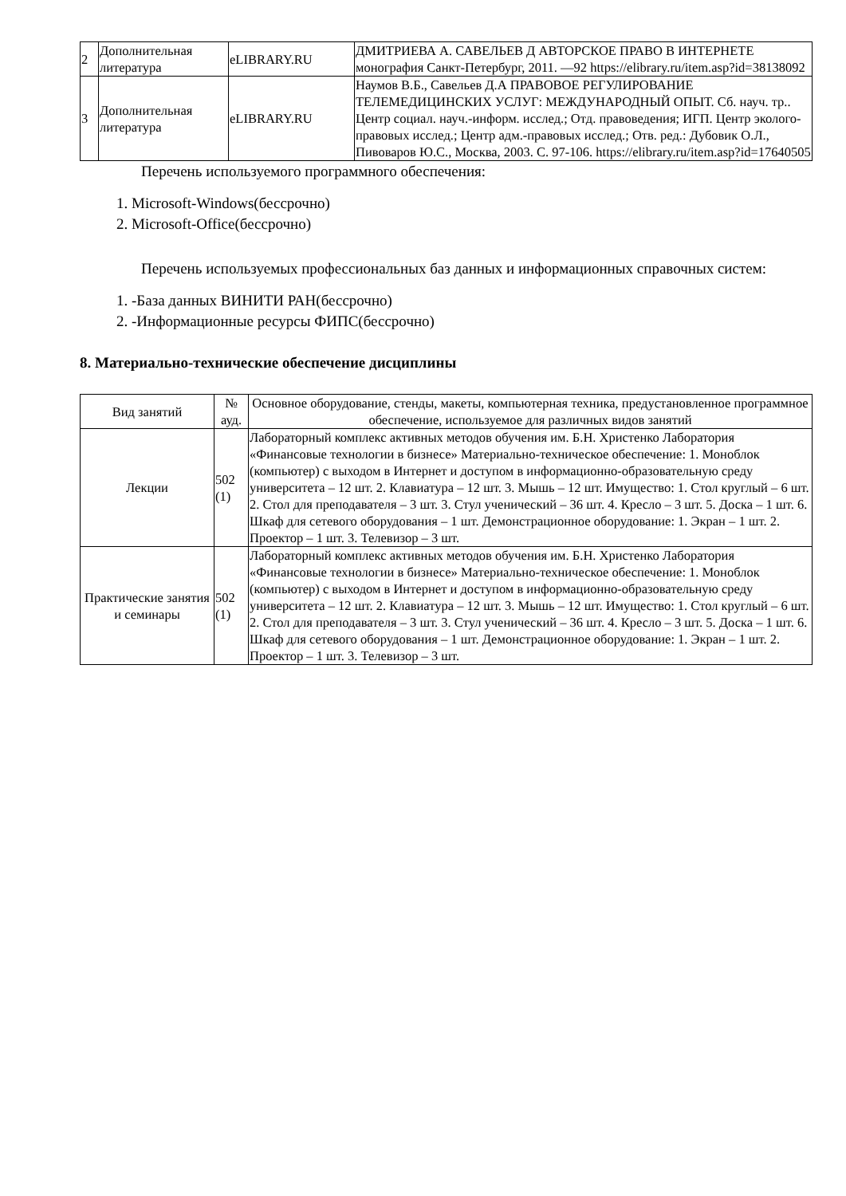| 2 | Дополнительная литература | eLIBRARY.RU | ДМИТРИЕВА А. САВЕЛЬЕВ Д АВТОРСКОЕ ПРАВО В ИНТЕРНЕТЕ монография Санкт-Петербург, 2011. —92 https://elibrary.ru/item.asp?id=38138092 |
| 3 | Дополнительная литература | eLIBRARY.RU | Наумов В.Б., Савельев Д.А ПРАВОВОЕ РЕГУЛИРОВАНИЕ ТЕЛЕМЕДИЦИНСКИХ УСЛУГ: МЕЖДУНАРОДНЫЙ ОПЫТ. Сб. науч. тр.. Центр социал. науч.-информ. исслед.; Отд. правоведения; ИГП. Центр эколого-правовых исслед.; Центр адм.-правовых исслед.; Отв. ред.: Дубовик О.Л., Пивоваров Ю.С., Москва, 2003. С. 97-106. https://elibrary.ru/item.asp?id=17640505 |
Перечень используемого программного обеспечения:
1. Microsoft-Windows(бессрочно)
2. Microsoft-Office(бессрочно)
Перечень используемых профессиональных баз данных и информационных справочных систем:
1. -База данных ВИНИТИ РАН(бессрочно)
2. -Информационные ресурсы ФИПС(бессрочно)
8. Материально-технические обеспечение дисциплины
| Вид занятий | № ауд. | Основное оборудование, стенды, макеты, компьютерная техника, предустановленное программное обеспечение, используемое для различных видов занятий |
| --- | --- | --- |
| Лекции | 502 (1) | Лабораторный комплекс активных методов обучения им. Б.Н. Христенко Лаборатория «Финансовые технологии в бизнесе» Материально-техническое обеспечение: 1. Моноблок (компьютер) с выходом в Интернет и доступом в информационно-образовательную среду университета – 12 шт. 2. Клавиатура – 12 шт. 3. Мышь – 12 шт. Имущество: 1. Стол круглый – 6 шт. 2. Стол для преподавателя – 3 шт. 3. Стул ученический – 36 шт. 4. Кресло – 3 шт. 5. Доска – 1 шт. 6. Шкаф для сетевого оборудования – 1 шт. Демонстрационное оборудование: 1. Экран – 1 шт. 2. Проектор – 1 шт. 3. Телевизор – 3 шт. |
| Практические занятия и семинары | 502 (1) | Лабораторный комплекс активных методов обучения им. Б.Н. Христенко Лаборатория «Финансовые технологии в бизнесе» Материально-техническое обеспечение: 1. Моноблок (компьютер) с выходом в Интернет и доступом в информационно-образовательную среду университета – 12 шт. 2. Клавиатура – 12 шт. 3. Мышь – 12 шт. Имущество: 1. Стол круглый – 6 шт. 2. Стол для преподавателя – 3 шт. 3. Стул ученический – 36 шт. 4. Кресло – 3 шт. 5. Доска – 1 шт. 6. Шкаф для сетевого оборудования – 1 шт. Демонстрационное оборудование: 1. Экран – 1 шт. 2. Проектор – 1 шт. 3. Телевизор – 3 шт. |